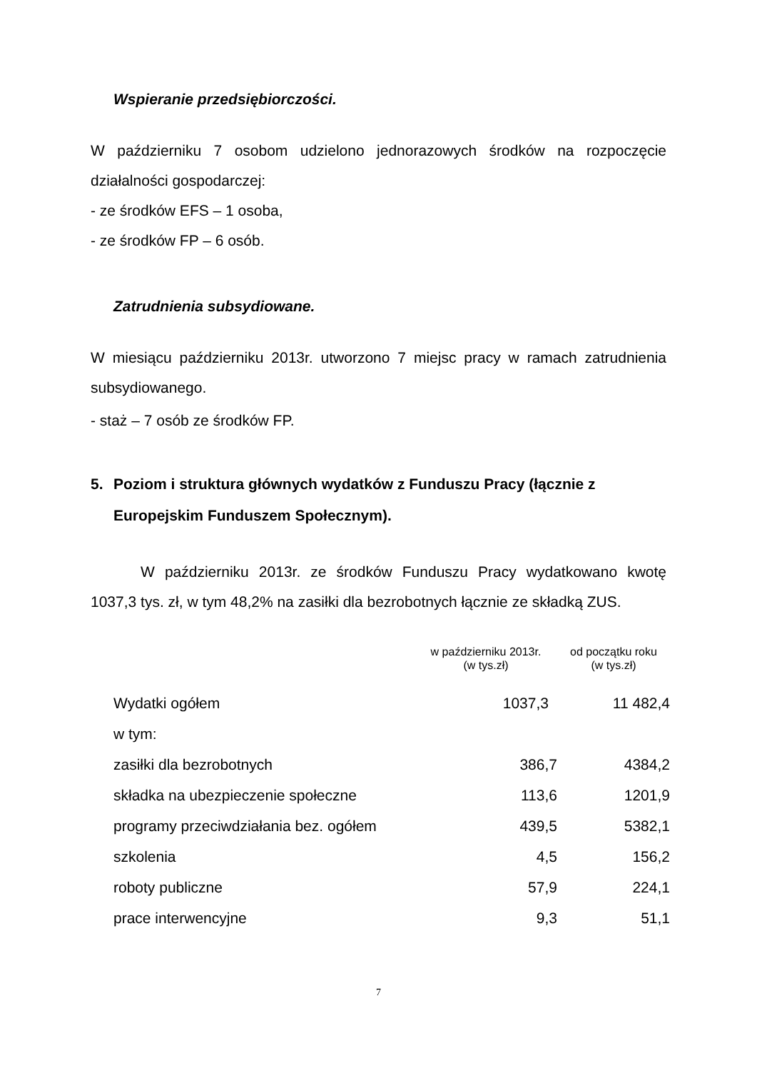Wspieranie przedsiębiorczości.
W październiku 7 osobom udzielono jednorazowych środków na rozpoczęcie działalności gospodarczej:
- ze środków EFS – 1 osoba,
- ze środków FP – 6 osób.
Zatrudnienia subsydiowane.
W miesiącu październiku 2013r. utworzono 7 miejsc pracy w ramach zatrudnienia subsydiowanego.
- staż – 7 osób ze środków FP.
5. Poziom i struktura głównych wydatków z Funduszu Pracy (łącznie z Europejskim Funduszem Społecznym).
W październiku 2013r. ze środków Funduszu Pracy wydatkowano kwotę 1037,3 tys. zł, w tym 48,2% na zasiłki dla bezrobotnych łącznie ze składką ZUS.
| | w październiku 2013r. (w tys.zł) | od początku roku (w tys.zł) |
| --- | --- | --- |
| Wydatki ogółem | 1037,3 | 11 482,4 |
| w tym: | | |
| zasiłki dla bezrobotnych | 386,7 | 4384,2 |
| składka na ubezpieczenie społeczne | 113,6 | 1201,9 |
| programy przeciwdziałania bez. ogółem | 439,5 | 5382,1 |
| szkolenia | 4,5 | 156,2 |
| roboty publiczne | 57,9 | 224,1 |
| prace interwencyjne | 9,3 | 51,1 |
7